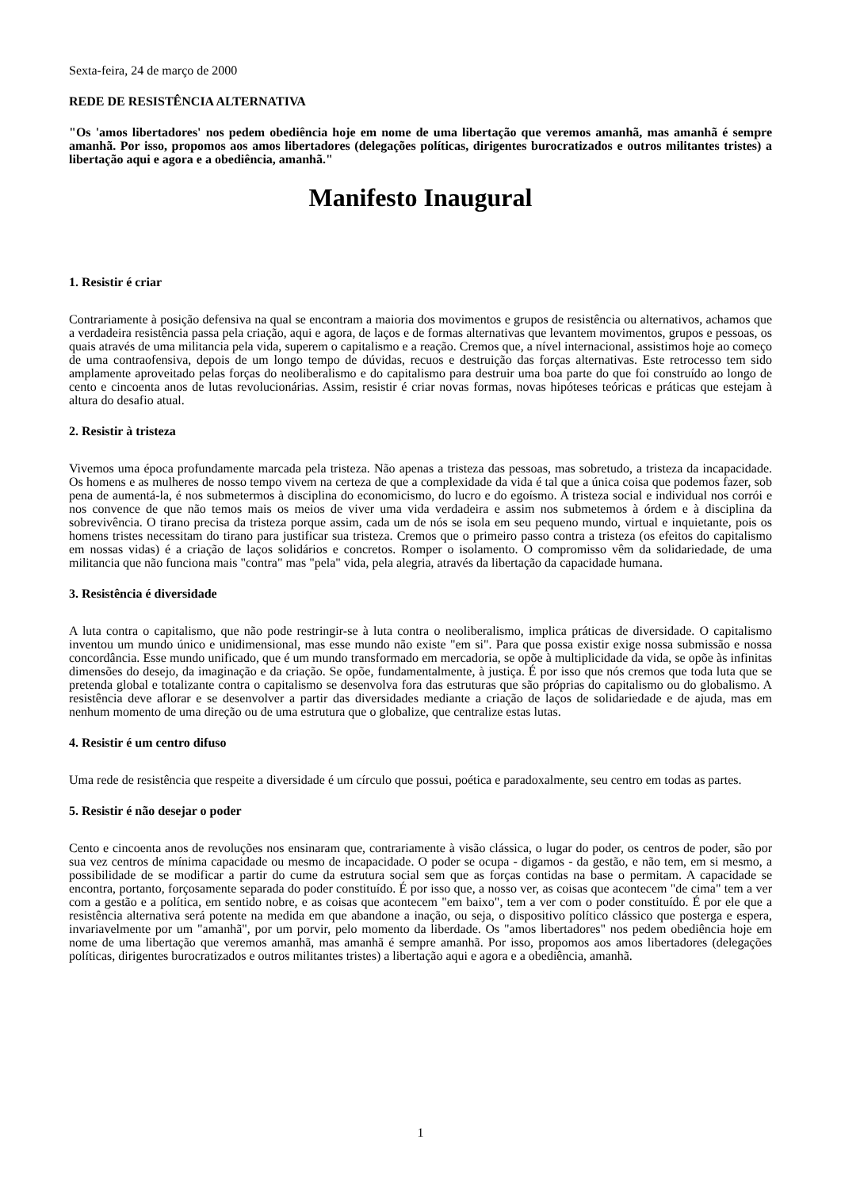Sexta-feira, 24 de março de 2000
REDE DE RESISTÊNCIA ALTERNATIVA
"Os 'amos libertadores' nos pedem obediência hoje em nome de uma libertação que veremos amanhã, mas amanhã é sempre amanhã. Por isso, propomos aos amos libertadores (delegações políticas, dirigentes burocratizados e outros militantes tristes) a libertação aqui e agora e a obediência, amanhã."
Manifesto Inaugural
1. Resistir é criar
Contrariamente à posição defensiva na qual se encontram a maioria dos movimentos e grupos de resistência ou alternativos, achamos que a verdadeira resistência passa pela criação, aqui e agora, de laços e de formas alternativas que levantem movimentos, grupos e pessoas, os quais através de uma militancia pela vida, superem o capitalismo e a reação. Cremos que, a nível internacional, assistimos hoje ao começo de uma contraofensiva, depois de um longo tempo de dúvidas, recuos e destruição das forças alternativas. Este retrocesso tem sido amplamente aproveitado pelas forças do neoliberalismo e do capitalismo para destruir uma boa parte do que foi construído ao longo de cento e cincoenta anos de lutas revolucionárias. Assim, resistir é criar novas formas, novas hipóteses teóricas e práticas que estejam à altura do desafio atual.
2. Resistir à tristeza
Vivemos uma época profundamente marcada pela tristeza. Não apenas a tristeza das pessoas, mas sobretudo, a tristeza da incapacidade. Os homens e as mulheres de nosso tempo vivem na certeza de que a complexidade da vida é tal que a única coisa que podemos fazer, sob pena de aumentá-la, é nos submetermos à disciplina do economicismo, do lucro e do egoísmo. A tristeza social e individual nos corrói e nos convence de que não temos mais os meios de viver uma vida verdadeira e assim nos submetemos à órdem e à disciplina da sobrevivência. O tirano precisa da tristeza porque assim, cada um de nós se isola em seu pequeno mundo, virtual e inquietante, pois os homens tristes necessitam do tirano para justificar sua tristeza. Cremos que o primeiro passo contra a tristeza (os efeitos do capitalismo em nossas vidas) é a criação de laços solidários e concretos. Romper o isolamento. O compromisso vêm da solidariedade, de uma militancia que não funciona mais "contra" mas "pela" vida, pela alegria, através da libertação da capacidade humana.
3. Resistência é diversidade
A luta contra o capitalismo, que não pode restringir-se à luta contra o neoliberalismo, implica práticas de diversidade. O capitalismo inventou um mundo único e unidimensional, mas esse mundo não existe "em si". Para que possa existir exige nossa submissão e nossa concordância. Esse mundo unificado, que é um mundo transformado em mercadoria, se opõe à multiplicidade da vida, se opõe às infinitas dimensões do desejo, da imaginação e da criação. Se opõe, fundamentalmente, à justiça. É por isso que nós cremos que toda luta que se pretenda global e totalizante contra o capitalismo se desenvolva fora das estruturas que são próprias do capitalismo ou do globalismo. A resistência deve aflorar e se desenvolver a partir das diversidades mediante a criação de laços de solidariedade e de ajuda, mas em nenhum momento de uma direção ou de uma estrutura que o globalize, que centralize estas lutas.
4. Resistir é um centro difuso
Uma rede de resistência que respeite a diversidade é um círculo que possui, poética e paradoxalmente, seu centro em todas as partes.
5. Resistir é não desejar o poder
Cento e cincoenta anos de revoluções nos ensinaram que, contrariamente à visão clássica, o lugar do poder, os centros de poder, são por sua vez centros de mínima capacidade ou mesmo de incapacidade. O poder se ocupa - digamos - da gestão, e não tem, em si mesmo, a possibilidade de se modificar a partir do cume da estrutura social sem que as forças contidas na base o permitam. A capacidade se encontra, portanto, forçosamente separada do poder constituído. É por isso que, a nosso ver, as coisas que acontecem "de cima" tem a ver com a gestão e a política, em sentido nobre, e as coisas que acontecem "em baixo", tem a ver com o poder constituído. É por ele que a resistência alternativa será potente na medida em que abandone a inação, ou seja, o dispositivo político clássico que posterga e espera, invariavelmente por um "amanhã", por um porvir, pelo momento da liberdade. Os "amos libertadores" nos pedem obediência hoje em nome de uma libertação que veremos amanhã, mas amanhã é sempre amanhã. Por isso, propomos aos amos libertadores (delegações políticas, dirigentes burocratizados e outros militantes tristes) a libertação aqui e agora e a obediência, amanhã.
1